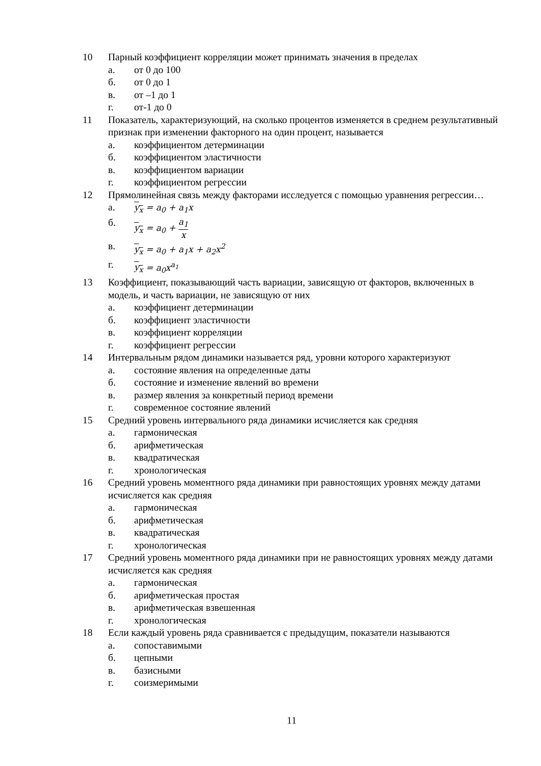10 Парный коэффициент корреляции может принимать значения в пределах
а. от 0 до 100
б. от 0 до 1
в. от –1 до 1
г. от-1 до 0
11 Показатель, характеризующий, на сколько процентов изменяется в среднем результативный признак при изменении факторного на один процент, называется
а. коэффициентом детерминации
б. коэффициентом эластичности
в. коэффициентом вариации
г. коэффициентом регрессии
12 Прямолинейная связь между факторами исследуется с помощью уравнения регрессии…
а. y<sub>x</sub> = a<sub>0</sub> + a<sub>1</sub>x
б. y<sub>x</sub> = a<sub>0</sub> + a<sub>1</sub> x
в. y<sub>x</sub> = a<sub>0</sub> + a<sub>1</sub>x + a<sub>2</sub>x<sup>2</sup>
г. y<sub>x</sub> = a<sub>0</sub>x<sup>a<sub>1</sub></sup>
13 Коэффициент, показывающий часть вариации, зависящую от факторов, включенных в модель, и часть вариации, не зависящую от них
а. коэффициент детерминации
б. коэффициент эластичности
в. коэффициент корреляции
г. коэффициент регрессии
14 Интервальным рядом динамики называется ряд, уровни которого характеризуют
а. состояние явления на определенные даты
б. состояние и изменение явлений во времени
в. размер явления за конкретный период времени
г. современное состояние явлений
15 Средний уровень интервального ряда динамики исчисляется как средняя
а. гармоническая
б. арифметическая
в. квадратическая
г. хронологическая
16 Средний уровень моментного ряда динамики при равностоящих уровнях между датами исчисляется как средняя
а. гармоническая
б. арифметическая
в. квадратическая
г. хронологическая
17 Средний уровень моментного ряда динамики при не равностоящих уровнях между датами исчисляется как средняя
а. гармоническая
б. арифметическая простая
в. арифметическая взвешенная
г. хронологическая
18 Если каждый уровень ряда сравнивается с предыдущим, показатели называются
а. сопоставимыми
б. цепными
в. базисными
г. соизмеримыми
11